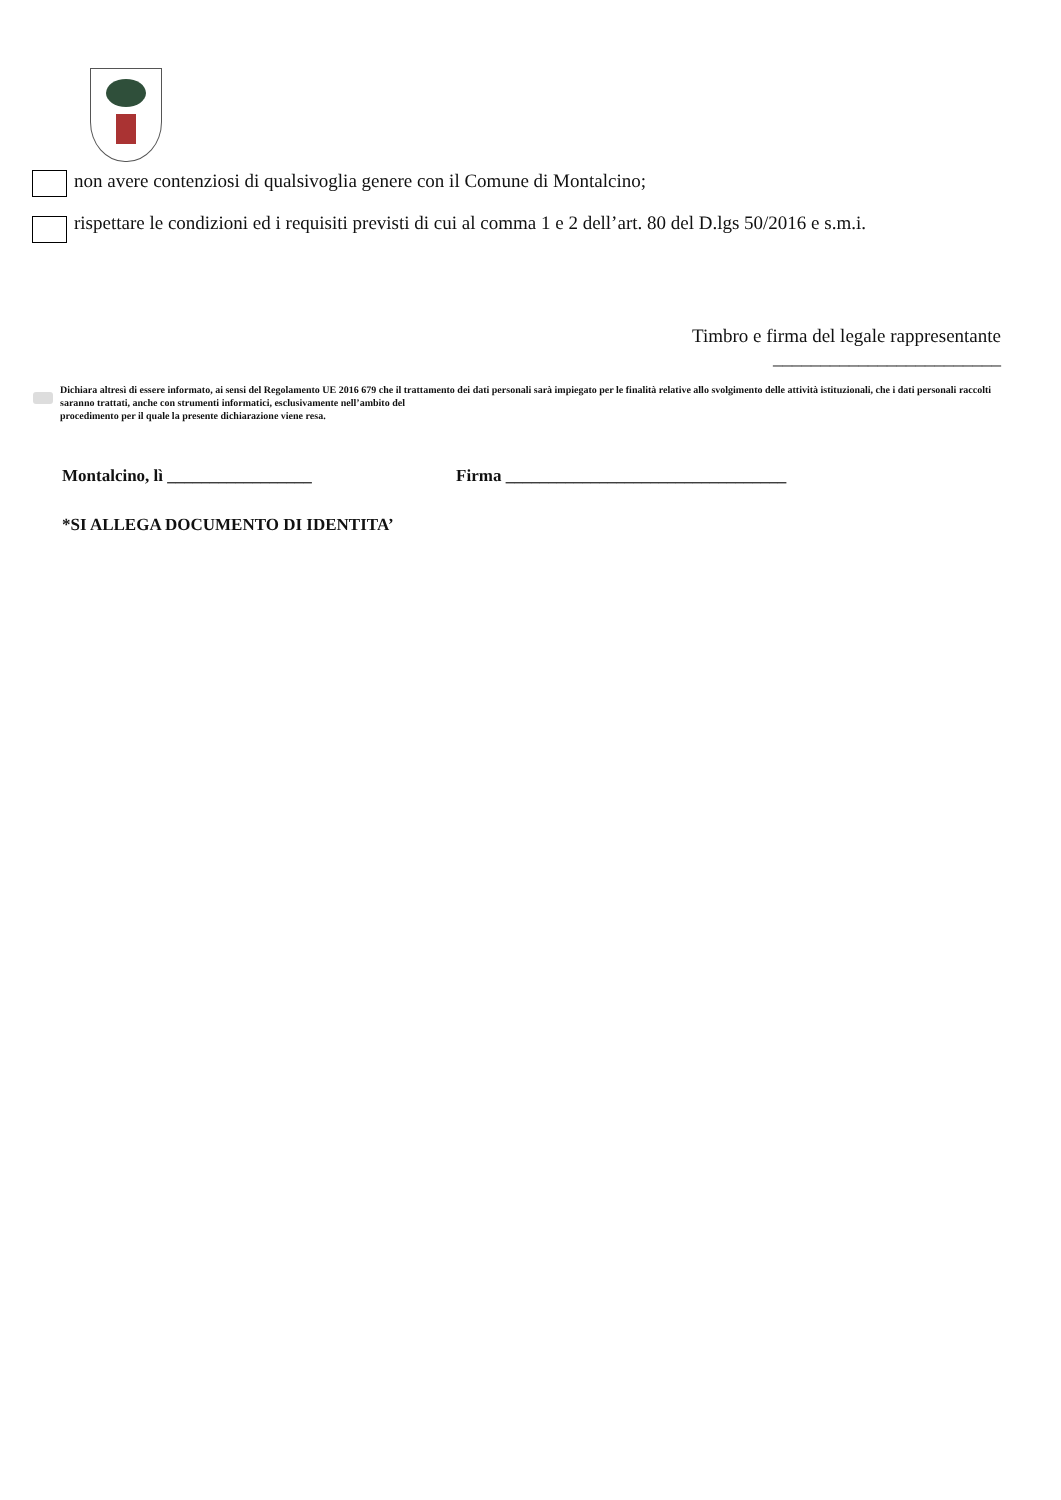non avere contenziosi di qualsivoglia genere con il Comune di Montalcino;
rispettare le condizioni ed i requisiti previsti di cui al comma 1 e 2 dell’art. 80 del D.lgs 50/2016 e s.m.i.
Timbro e firma del legale rappresentante
________________________
Dichiara altresì di essere informato, ai sensi del Regolamento UE 2016 679 che il trattamento dei dati personali sarà impiegato per le finalità relative allo svolgimento delle attività istituzionali, che i dati personali raccolti saranno trattati, anche con strumenti informatici, esclusivamente nell’ambito del
procedimento per il quale la presente dichiarazione viene resa.
Montalcino, lì _________________ Firma _________________________________
*SI ALLEGA DOCUMENTO DI IDENTITA’